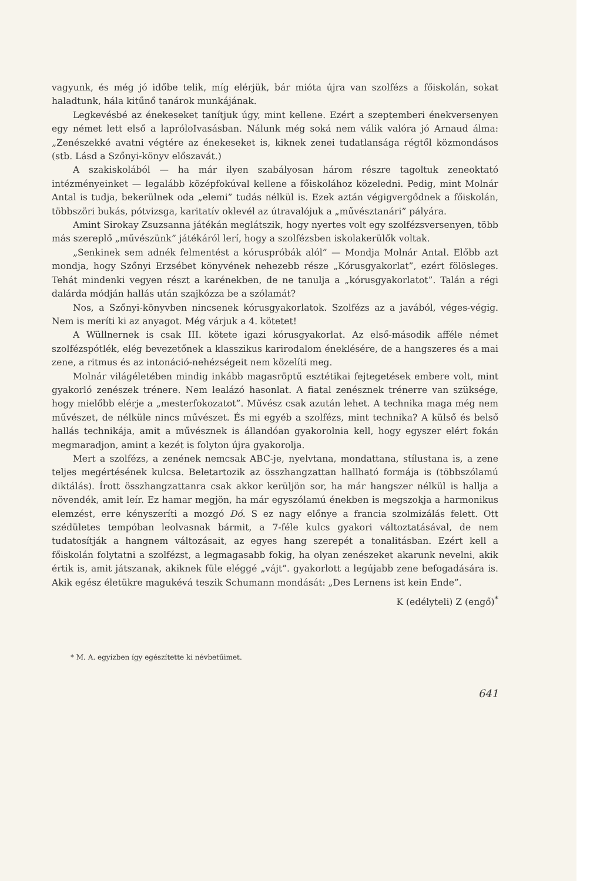vagyunk, és még jó időbe telik, míg elérjük, bár mióta újra van szolfézs a főiskolán, sokat haladtunk, hála kitűnő tanárok munkájának.
Legkevésbé az énekeseket tanítjuk úgy, mint kellene. Ezért a szeptemberi énekversenyen egy német lett első a lapróloIvasásban. Nálunk még soká nem válik valóra jó Arnaud álma: „Zenészekké avatni végtére az énekeseket is, kiknek zenei tudatlansága régtől közmondásos (stb. Lásd a Szőnyi-könyv előszavát.)
A szakiskolából — ha már ilyen szabályosan három részre tagoltuk zeneoktató intézményeinket — legalább középfokúval kellene a főiskolához közeledni. Pedig, mint Molnár Antal is tudja, bekerülnek oda „elemi” tudás nélkül is. Ezek aztán végigvergődnek a főiskolán, többszöri bukás, pótvizsga, karitatív oklevél az útravalójuk a „művésztanári” pályára.
Amint Sirokay Zsuzsanna játékán meglátszik, hogy nyertes volt egy szolfézsversenyen, több más szereplő „művészünk” játékáról lerí, hogy a szolfézsben iskolakerülők voltak.
„Senkinek sem adnék felmentést a kóruspróbák alól” — Mondja Molnár Antal. Előbb azt mondja, hogy Szőnyi Erzsébet könyvének nehezebb része „Kórusgyakorlat”, ezért fölösleges. Tehát mindenki vegyen részt a karénekben, de ne tanulja a „kórusgyakorlatot”. Talán a régi dalárda módján hallás után szajkózza be a szólamát?
Nos, a Szőnyi-könyvben nincsenek kórusgyakorlatok. Szolfézs az a javából, véges-végig. Nem is meríti ki az anyagot. Még várjuk a 4. kötetet!
A Wüllnernek is csak III. kötete igazi kórusgyakorlat. Az első-második afféle német szolfézspótlék, elég bevezetőnek a klasszikus karirodalom éneklésére, de a hangszeres és a mai zene, a ritmus és az intonáció-nehézségeit nem közelíti meg.
Molnár világéletében mindig inkább magasröptű esztétikai fejtegetések embere volt, mint gyakorló zenészek trénere. Nem lealázó hasonlat. A fiatal zenésznek trénerre van szüksége, hogy mielőbb elérje a „mesterfokozatot”. Művész csak azután lehet. A technika maga még nem művészet, de nélküle nincs művészet. És mi egyéb a szolfézs, mint technika? A külső és belső hallás technikája, amit a művésznek is állandóan gyakorolnia kell, hogy egyszer elért fokán megmaradjon, amint a kezét is folyton újra gyakorolja.
Mert a szolfézs, a zenének nemcsak ABC-je, nyelvtana, mondattana, stílustana is, a zene teljes megértésének kulcsa. Beletartozik az összhangzattan hallható formája is (többszólamú diktálás). Írott összhangzattanra csak akkor kerüljön sor, ha már hangszer nélkül is hallja a növendék, amit leír. Ez hamar megjön, ha már egyszólamú énekben is megszokja a harmonikus elemzést, erre kényszeríti a mozgó Dó. S ez nagy előnye a francia szolmizálás felett. Ott szédületes tempóban leolvasnak bármit, a 7-féle kulcs gyakori változtatásával, de nem tudatosítják a hangnem változásait, az egyes hang szerepét a tonalitásban. Ezért kell a főiskolán folytatni a szolfézst, a legmagasabb fokig, ha olyan zenészeket akarunk nevelni, akik értik is, amit játszanak, akiknek füle eléggé „vájt”. gyakorlott a legújabb zene befogadására is. Akik egész életükre magukévá teszik Schumann mondását: „Des Lernens ist kein Ende”.
K (edélyteli) Z (engő)<sup>*</sup>
* M. A. egyízben így egészítette ki névbetűimet.
641